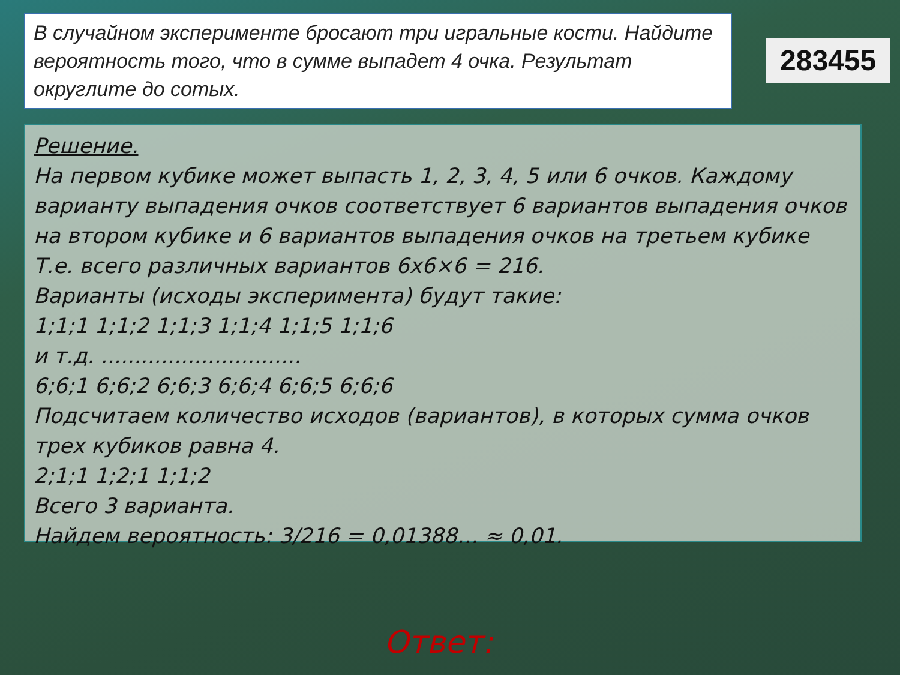В случайном эксперименте бросают три игральные кости. Найдите вероятность того, что в сумме выпадет 4 очка. Результат округлите до сотых.
283455
Решение.
На первом кубике может выпасть 1, 2, 3, 4, 5 или 6 очков. Каждому варианту выпадения очков соответствует 6 вариантов выпадения очков на втором кубике и 6 вариантов выпадения очков на третьем кубике
Т.е. всего различных вариантов 6х6×6 = 216.
Варианты (исходы эксперимента) будут такие:
1;1;1 1;1;2 1;1;3 1;1;4 1;1;5 1;1;6
и т.д. ..............................
6;6;1 6;6;2 6;6;3 6;6;4 6;6;5 6;6;6
Подсчитаем количество исходов (вариантов), в которых сумма очков трех кубиков равна 4.
2;1;1 1;2;1 1;1;2
Всего 3 варианта.
Найдем вероятность: 3/216 = 0,01388… ≈ 0,01.
Ответ: